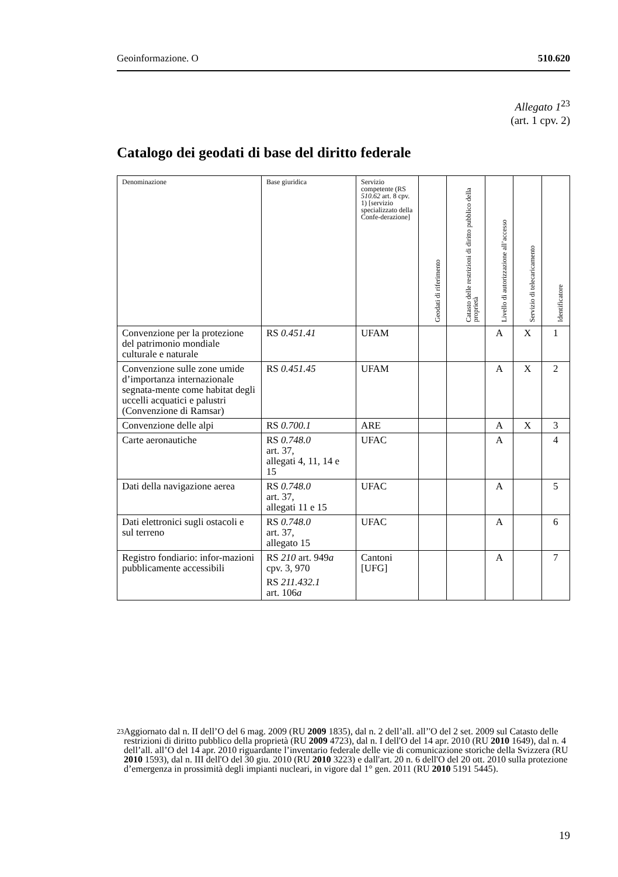Geoinformazione. O 510.620
Allegato 1<sup>23</sup>
(art. 1 cpv. 2)
Catalogo dei geodati di base del diritto federale
| Denominazione | Base giuridica | Servizio competente (RS 510.62 art. 8 cpv. 1) [servizio specializzato della Confe-derazione] | Geodati di riferimento | Catasto delle restrizioni di diritto pubblico della proprietà | Livello di autorizzazione all’accesso | Servizio di telecaricamento | Identificatore |
| --- | --- | --- | --- | --- | --- | --- | --- |
| Convenzione per la protezione del patrimonio mondiale culturale e naturale | RS 0.451.41 | UFAM | | | A | X | 1 |
| Convenzione sulle zone umide d’importanza internazionale segnata-mente come habitat degli uccelli acquatici e palustri (Convenzione di Ramsar) | RS 0.451.45 | UFAM | | | A | X | 2 |
| Convenzione delle alpi | RS 0.700.1 | ARE | | | A | X | 3 |
| Carte aeronautiche | RS 0.748.0 art. 37, allegati 4, 11, 14 e 15 | UFAC | | | A | | 4 |
| Dati della navigazione aerea | RS 0.748.0 art. 37, allegati 11 e 15 | UFAC | | | A | | 5 |
| Dati elettronici sugli ostacoli e sul terreno | RS 0.748.0 art. 37, allegato 15 | UFAC | | | A | | 6 |
| Registro fondiario: infor-mazioni pubblicamente accessibili | RS 210 art. 949 a cpv. 3, 970 RS 211.432.1 art. 106 a | Cantoni [UFG] | | | A | | 7 |
<sup>23</sup>
Aggiornato dal n. II dell’O del 6 mag. 2009 (RU 2009 1835), dal n. 2 dell’all. all’'O del 2 set. 2009 sul Catasto delle restrizioni di diritto pubblico della proprietà (RU 2009 4723), dal n. I dell'O del 14 apr. 2010 (RU 2010 1649), dal n. 4 dell’all. all’O del 14 apr. 2010 riguardante l’inventario federale delle vie di comunicazione storiche della Svizzera (RU 2010 1593), dal n. III dell'O del 30 giu. 2010 (RU 2010 3223) e dall'art. 20 n. 6 dell'O del 20 ott. 2010 sulla protezione d’emergenza in prossimità degli impianti nucleari, in vigore dal 1° gen. 2011 (RU 2010 5191 5445).
19